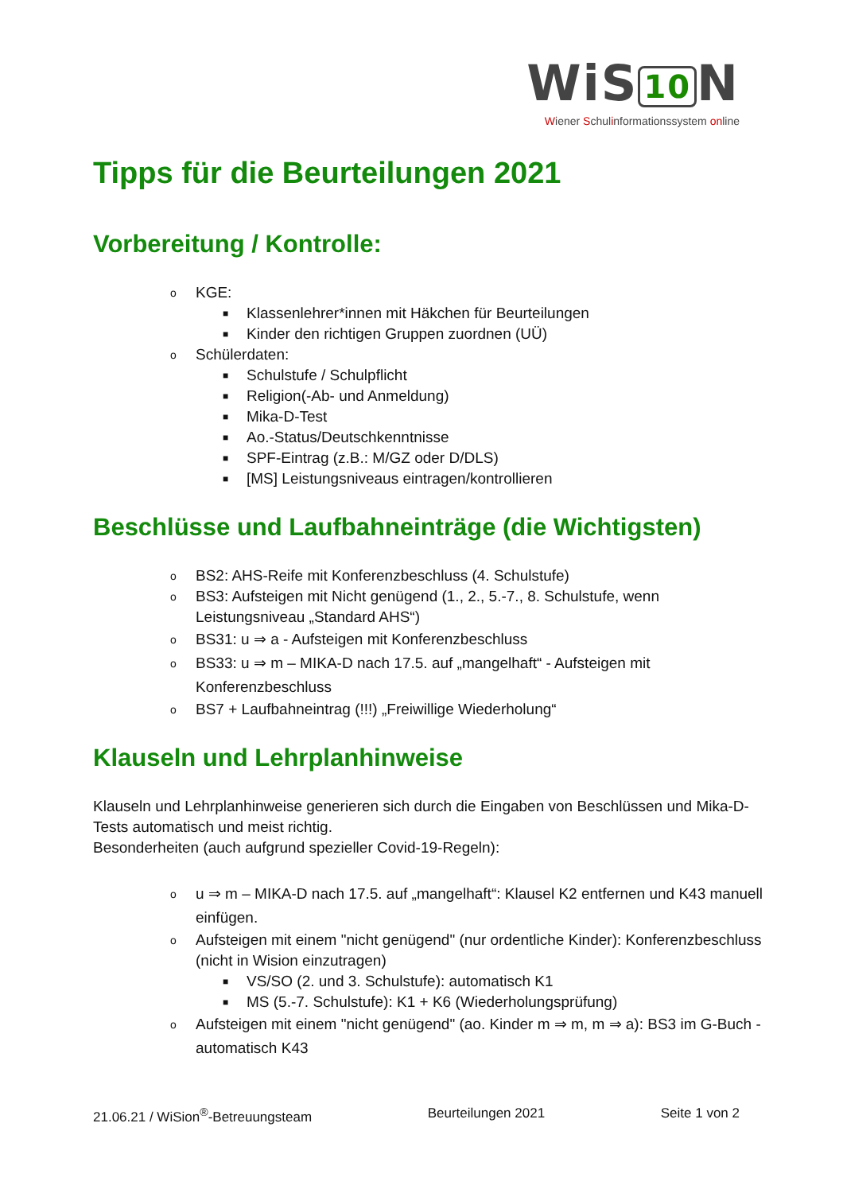WiS 10 N
Wiener Schulinformationssystem online
Tipps für die Beurteilungen 2021
Vorbereitung / Kontrolle:
o KGE:
■ Klassenlehrer*innen mit Häkchen für Beurteilungen
■ Kinder den richtigen Gruppen zuordnen (UÜ)
o Schülerdaten:
■ Schulstufe / Schulpflicht
■ Religion(-Ab- und Anmeldung)
■ Mika-D-Test
■ Ao.-Status/Deutschkenntnisse
■ SPF-Eintrag (z.B.: M/GZ oder D/DLS)
■ [MS] Leistungsniveaus eintragen/kontrollieren
Beschlüsse und Laufbahneinträge (die Wichtigsten)
o BS2: AHS-Reife mit Konferenzbeschluss (4. Schulstufe)
o BS3: Aufsteigen mit Nicht genügend (1., 2., 5.-7., 8. Schulstufe, wenn Leistungsniveau „Standard AHS“)
o BS31: u ⇒ a - Aufsteigen mit Konferenzbeschluss
o BS33: u ⇒ m – MIKA-D nach 17.5. auf „mangelhaft“ - Aufsteigen mit Konferenzbeschluss
o BS7 + Laufbahneintrag (!!!) „Freiwillige Wiederholung“
Klauseln und Lehrplanhinweise
Klauseln und Lehrplanhinweise generieren sich durch die Eingaben von Beschlüssen und Mika-D-Tests automatisch und meist richtig.
Besonderheiten (auch aufgrund spezieller Covid-19-Regeln):
o u ⇒ m – MIKA-D nach 17.5. auf „mangelhaft“: Klausel K2 entfernen und K43 manuell einfügen.
o Aufsteigen mit einem "nicht genügend" (nur ordentliche Kinder): Konferenzbeschluss (nicht in Wision einzutragen)
■ VS/SO (2. und 3. Schulstufe): automatisch K1
■ MS (5.-7. Schulstufe): K1 + K6 (Wiederholungsprüfung)
o Aufsteigen mit einem "nicht genügend" (ao. Kinder m ⇒ m, m ⇒ a): BS3 im G-Buch - automatisch K43
21.06.21 / WiSion<sup>®</sup>-Betreuungsteam Beurteilungen 2021 Seite 1 von 2